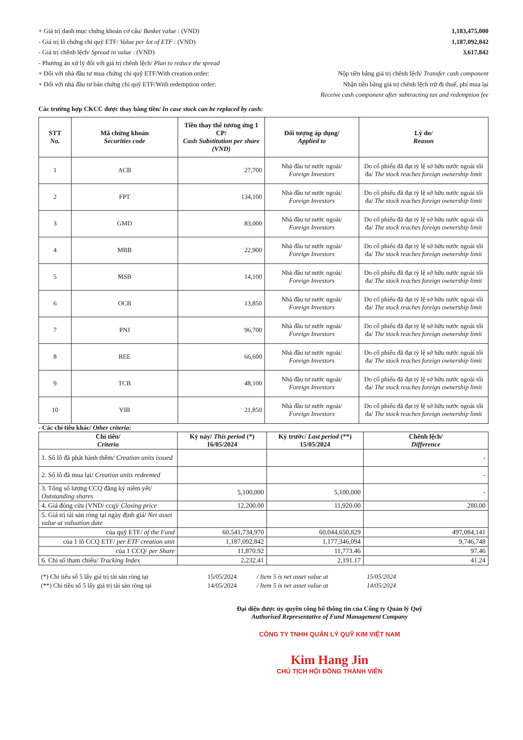+ Giá trị danh mục chứng khoán cơ cấu/ Basket value : (VND) 1,183,475,000
- Giá trị lô chứng chỉ quỹ ETF/ Value per lot of ETF : (VND) 1,187,092,842
- Giá trị chênh lệch/ Spread in value : (VND) 3,617,842
- Phương án xử lý đối với giá trị chênh lệch/ Plan to reduce the spread
+ Đối với nhà đầu tư mua chứng chỉ quỹ ETF/With creation order: Nộp tiền bằng giá trị chênh lệch/ Transfer cash component
+ Đối với nhà đầu tư bán chứng chỉ quỹ ETF/With redemption order: Nhận tiền bằng giá trị chênh lệch trừ đi thuế, phí mua lại
Receive cash component after subtracting tax and redemption fee
Các trường hợp CKCC được thay bằng tiền/ In case stock can be replaced by cash:
| STT No. | Mã chứng khoán Securities code | Tiền thay thế tương ứng 1 CP/ Cash Substitution per share (VND) | Đối tượng áp dụng/ Applied to | Lý do/ Reason |
| --- | --- | --- | --- | --- |
| 1 | ACB | 27,700 | Nhà đầu tư nước ngoài/ Foreign Investors | Do cổ phiếu đã đạt tỷ lệ sở hữu nước ngoài tối đa/ The stock reaches foreign ownership limit |
| 2 | FPT | 134,100 | Nhà đầu tư nước ngoài/ Foreign Investors | Do cổ phiếu đã đạt tỷ lệ sở hữu nước ngoài tối đa/ The stock reaches foreign ownership limit |
| 3 | GMD | 83,000 | Nhà đầu tư nước ngoài/ Foreign Investors | Do cổ phiếu đã đạt tỷ lệ sở hữu nước ngoài tối đa/ The stock reaches foreign ownership limit |
| 4 | MBB | 22,900 | Nhà đầu tư nước ngoài/ Foreign Investors | Do cổ phiếu đã đạt tỷ lệ sở hữu nước ngoài tối đa/ The stock reaches foreign ownership limit |
| 5 | MSB | 14,100 | Nhà đầu tư nước ngoài/ Foreign Investors | Do cổ phiếu đã đạt tỷ lệ sở hữu nước ngoài tối đa/ The stock reaches foreign ownership limit |
| 6 | OCB | 13,850 | Nhà đầu tư nước ngoài/ Foreign Investors | Do cổ phiếu đã đạt tỷ lệ sở hữu nước ngoài tối đa/ The stock reaches foreign ownership limit |
| 7 | PNJ | 96,700 | Nhà đầu tư nước ngoài/ Foreign Investors | Do cổ phiếu đã đạt tỷ lệ sở hữu nước ngoài tối đa/ The stock reaches foreign ownership limit |
| 8 | REE | 66,600 | Nhà đầu tư nước ngoài/ Foreign Investors | Do cổ phiếu đã đạt tỷ lệ sở hữu nước ngoài tối đa/ The stock reaches foreign ownership limit |
| 9 | TCB | 48,100 | Nhà đầu tư nước ngoài/ Foreign Investors | Do cổ phiếu đã đạt tỷ lệ sở hữu nước ngoài tối đa/ The stock reaches foreign ownership limit |
| 10 | VIB | 21,850 | Nhà đầu tư nước ngoài/ Foreign Investors | Do cổ phiếu đã đạt tỷ lệ sở hữu nước ngoài tối đa/ The stock reaches foreign ownership limit |
- Các chỉ tiêu khác/ Other criteria:
| Chỉ tiêu/ Criteria | Kỳ này/ This period (*) 16/05/2024 | Kỳ trước/ Last period (**) 15/05/2024 | Chênh lệch/ Difference |
| --- | --- | --- | --- |
| 1. Số lô đã phát hành thêm/ Creation units issued | | | - |
| 2. Số lô đã mua lại/ Creation units redeemed | | | - |
| 3. Tổng số lượng CCQ đăng ký niêm yết/ Outstanding shares | 5,100,000 | 5,100,000 | - |
| 4. Giá đóng cửa (VND/ ccq)/ Closing price | 12,200.00 | 11,920.00 | 280.00 |
| 5. Giá trị tài sản ròng tại ngày định giá/ Net asset value at valuation date | | | |
| của quỹ ETF/ of the Fund | 60,541,734,970 | 60,044,650,829 | 497,084,141 |
| của 1 lô CCQ ETF/ per ETF creation unit | 1,187,092,842 | 1,177,346,094 | 9,746,748 |
| của 1 CCQ/ per Share | 11,870.92 | 11,773.46 | 97.46 |
| 6. Chỉ số tham chiếu/ Tracking Index | 2,232.41 | 2,191.17 | 41.24 |
| (*) Chỉ tiêu số 5 lấy giá trị tài sản ròng tại | 15/05/2024 | / Item 5 is net asset value at | 15/05/2024 |
| (**) Chỉ tiêu số 5 lấy giá trị tài sản ròng tại | 14/05/2024 | / Item 5 is net asset value at | 14/05/2024 |
Đại diện được ủy quyền công bố thông tin của Công ty Quản lý Quỹ
Authorised Representative of Fund Management Company
CÔNG TY TNHH QUẢN LÝ QUỸ KIM VIỆT NAM
Kim Hang Jin
CHỦ TỊCH HỘI ĐỒNG THÀNH VIÊN